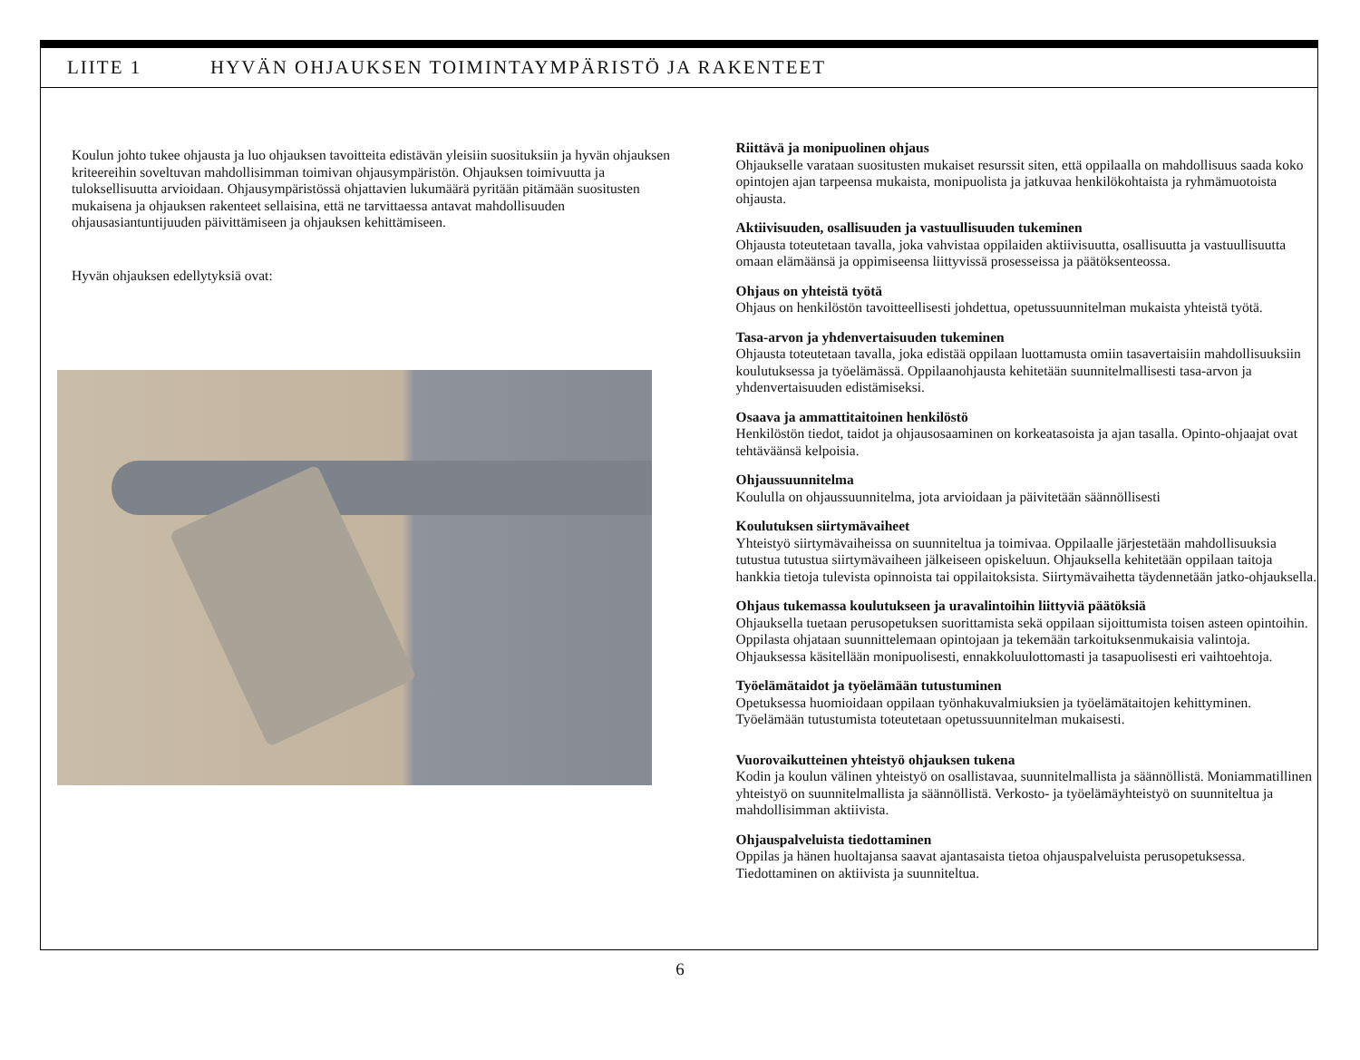LIITE 1 HYVÄN OHJAUKSEN TOIMINTAYMPÄRISTÖ JA RAKENTEET
Koulun johto tukee ohjausta ja luo ohjauksen tavoitteita edistävän yleisiin suosituksiin ja hyvän ohjauksen kriteereihin soveltuvan mahdollisimman toimivan ohjausympäristön. Ohjauksen toimivuutta ja tuloksellisuutta arvioidaan. Ohjausympäristössä ohjattavien lukumäärä pyritään pitämään suositusten mukaisena ja ohjauksen rakenteet sellaisina, että ne tarvittaessa antavat mahdollisuuden ohjausasiantuntijuuden päivittämiseen ja ohjauksen kehittämiseen.
Hyvän ohjauksen edellytyksiä ovat:
Riittävä ja monipuolinen ohjaus
Ohjaukselle varataan suositusten mukaiset resurssit siten, että oppilaalla on mahdollisuus saada koko opintojen ajan tarpeensa mukaista, monipuolista ja jatkuvaa henkilökohtaista ja ryhmämuotoista ohjausta.
Aktiivisuuden, osallisuuden ja vastuullisuuden tukeminen
Ohjausta toteutetaan tavalla, joka vahvistaa oppilaiden aktiivisuutta, osallisuutta ja vastuullisuutta omaan elämäänsä ja oppimiseensa liittyvissä prosesseissa ja päätöksenteossa.
Ohjaus on yhteistä työtä
Ohjaus on henkilöstön tavoitteellisesti johdettua, opetussuunnitelman mukaista yhteistä työtä.
Tasa-arvon ja yhdenvertaisuuden tukeminen
Ohjausta toteutetaan tavalla, joka edistää oppilaan luottamusta omiin tasavertaisiin mahdollisuuksiin koulutuksessa ja työelämässä. Oppilaanohjausta kehitetään suunnitelmallisesti tasa-arvon ja yhdenvertaisuuden edistämiseksi.
Osaava ja ammattitaitoinen henkilöstö
Henkilöstön tiedot, taidot ja ohjausosaaminen on korkeatasoista ja ajan tasalla. Opinto-ohjaajat ovat tehtäväänsä kelpoisia.
Ohjaussuunnitelma
Koululla on ohjaussuunnitelma, jota arvioidaan ja päivitetään säännöllisesti
Koulutuksen siirtymävaiheet
Yhteistyö siirtymävaiheissa on suunniteltua ja toimivaa. Oppilaalle järjestetään mahdollisuuksia tutustua tutustua siirtymävaiheen jälkeiseen opiskeluun. Ohjauksella kehitetään oppilaan taitoja hankkia tietoja tulevista opinnoista tai oppilaitoksista. Siirtymävaihetta täydennetään jatko-ohjauksella.
Ohjaus tukemassa koulutukseen ja uravalintoihin liittyviä päätöksiä
Ohjauksella tuetaan perusopetuksen suorittamista sekä oppilaan sijoittumista toisen asteen opintoihin. Oppilasta ohjataan suunnittelemaan opintojaan ja tekemään tarkoituksenmukaisia valintoja. Ohjauksessa käsitellään monipuolisesti, ennakkoluulottomasti ja tasapuolisesti eri vaihtoehtoja.
Työelämätaidot ja työelämään tutustuminen
Opetuksessa huomioidaan oppilaan työnhakuvalmiuksien ja työelämätaitojen kehittyminen. Työelämään tutustumista toteutetaan opetussuunnitelman mukaisesti.
Vuorovaikutteinen yhteistyö ohjauksen tukena
Kodin ja koulun välinen yhteistyö on osallistavaa, suunnitelmallista ja säännöllistä. Moniammatillinen yhteistyö on suunnitelmallista ja säännöllistä. Verkosto- ja työelämäyhteistyö on suunniteltua ja mahdollisimman aktiivista.
Ohjauspalveluista tiedottaminen
Oppilas ja hänen huoltajansa saavat ajantasaista tietoa ohjauspalveluista perusopetuksessa. Tiedottaminen on aktiivista ja suunniteltua.
6